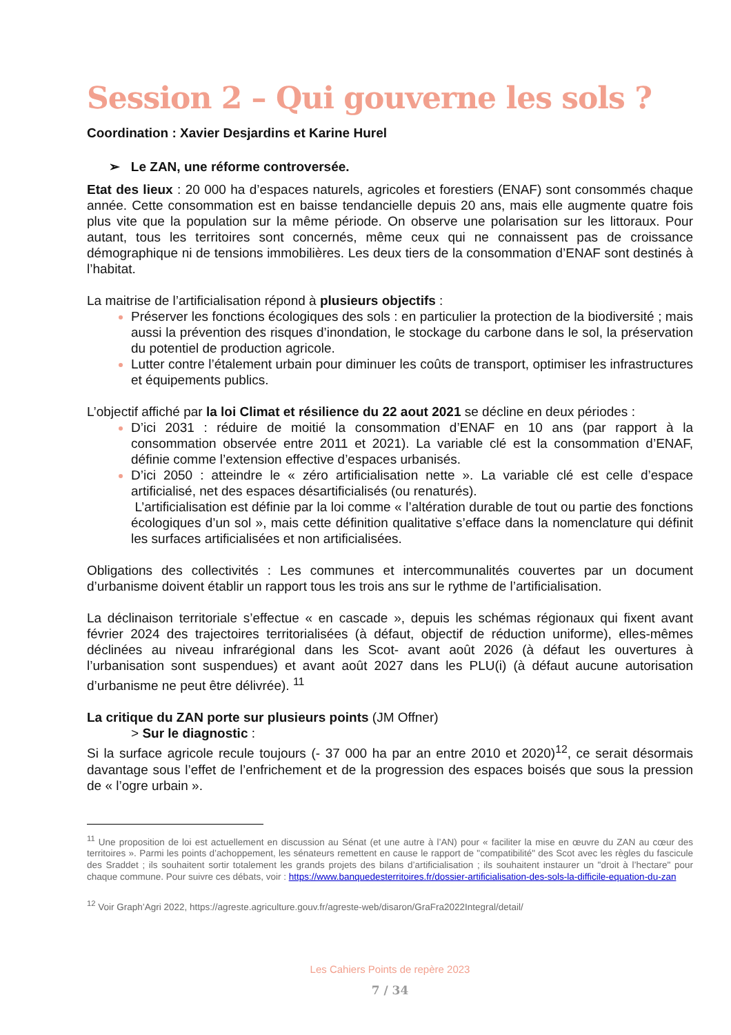Session 2 – Qui gouverne les sols ?
Coordination : Xavier Desjardins et Karine Hurel
➢ Le ZAN, une réforme controversée.
Etat des lieux : 20 000 ha d’espaces naturels, agricoles et forestiers (ENAF) sont consommés chaque année. Cette consommation est en baisse tendancielle depuis 20 ans, mais elle augmente quatre fois plus vite que la population sur la même période. On observe une polarisation sur les littoraux. Pour autant, tous les territoires sont concernés, même ceux qui ne connaissent pas de croissance démographique ni de tensions immobilières. Les deux tiers de la consommation d’ENAF sont destinés à l’habitat.
La maitrise de l’artificialisation répond à plusieurs objectifs :
Préserver les fonctions écologiques des sols : en particulier la protection de la biodiversité ; mais aussi la prévention des risques d’inondation, le stockage du carbone dans le sol, la préservation du potentiel de production agricole.
Lutter contre l’étalement urbain pour diminuer les coûts de transport, optimiser les infrastructures et équipements publics.
L’objectif affiché par la loi Climat et résilience du 22 aout 2021 se décline en deux périodes :
D’ici 2031 : réduire de moitié la consommation d’ENAF en 10 ans (par rapport à la consommation observée entre 2011 et 2021). La variable clé est la consommation d’ENAF, définie comme l’extension effective d’espaces urbanisés.
D’ici 2050 : atteindre le « zéro artificialisation nette ». La variable clé est celle d’espace artificialisé, net des espaces désartificialisés (ou renaturés).
L’artificialisation est définie par la loi comme « l’altération durable de tout ou partie des fonctions écologiques d’un sol », mais cette définition qualitative s’efface dans la nomenclature qui définit les surfaces artificialisées et non artificialisées.
Obligations des collectivités : Les communes et intercommunalités couvertes par un document d’urbanisme doivent établir un rapport tous les trois ans sur le rythme de l’artificialisation.
La déclinaison territoriale s’effectue « en cascade », depuis les schémas régionaux qui fixent avant février 2024 des trajectoires territorialisées (à défaut, objectif de réduction uniforme), elles-mêmes déclinées au niveau infrarégional dans les Scot- avant août 2026 (à défaut les ouvertures à l’urbanisation sont suspendues) et avant août 2027 dans les PLU(i) (à défaut aucune autorisation d’urbanisme ne peut être délivrée). <sup>11</sup>
La critique du ZAN porte sur plusieurs points (JM Offner)
> Sur le diagnostic :
Si la surface agricole recule toujours (- 37 000 ha par an entre 2010 et 2020)<sup>12</sup>, ce serait désormais davantage sous l’effet de l’enfrichement et de la progression des espaces boisés que sous la pression de « l’ogre urbain ».
<sup>11</sup> Une proposition de loi est actuellement en discussion au Sénat (et une autre à l’AN) pour « faciliter la mise en œuvre du ZAN au cœur des territoires ». Parmi les points d’achoppement, les sénateurs remettent en cause le rapport de "compatibilité" des Scot avec les règles du fascicule des Sraddet ; ils souhaitent sortir totalement les grands projets des bilans d’artificialisation ; ils souhaitent instaurer un "droit à l’hectare" pour chaque commune. Pour suivre ces débats, voir : https://www.banquedesterritoires.fr/dossier-artificialisation-des-sols-la-difficile-equation-du-zan
<sup>12</sup> Voir Graph’Agri 2022, https://agreste.agriculture.gouv.fr/agreste-web/disaron/GraFra2022Integral/detail/
Les Cahiers Points de repère 2023
7 / 34